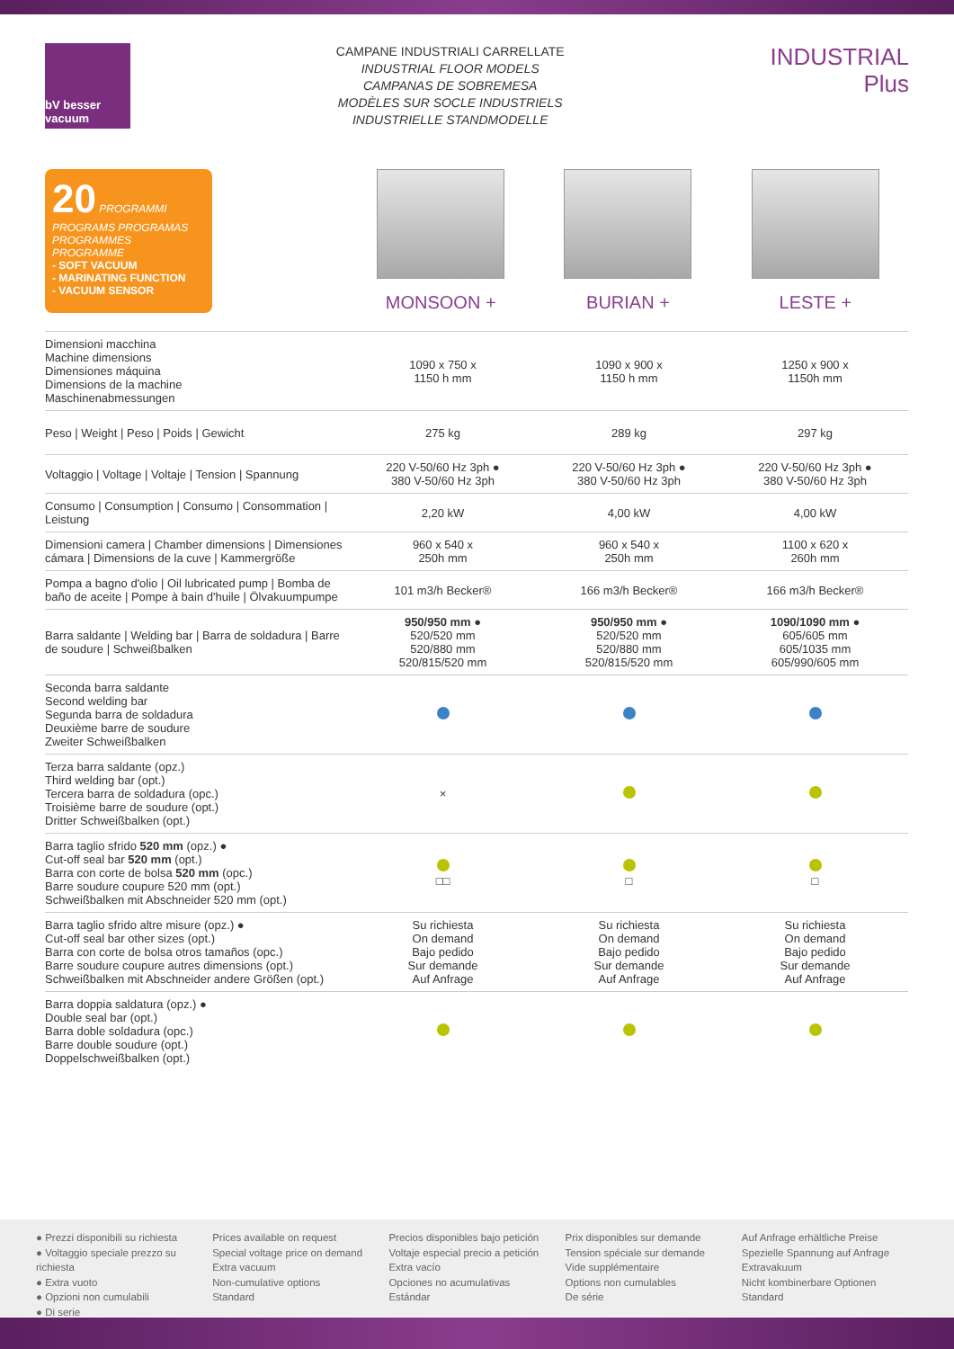bV besser vacuum
CAMPANE INDUSTRIALI CARRELLATE
INDUSTRIAL FLOOR MODELS
CAMPANAS DE SOBREMESA
MODÈLES SUR SOCLE INDUSTRIELS
INDUSTRIELLE STANDMODELLE
INDUSTRIAL
Plus
20 PROGRAMMI PROGRAMS PROGRAMAS PROGRAMMES PROGRAMME
- SOFT VACUUM
- MARINATING FUNCTION
- VACUUM SENSOR
MONSOON + BURIAN + LESTE +
| Dimensioni macchina Machine dimensions Dimensiones máquina Dimensions de la machine Maschinenabmessungen | 1090 x 750 x 1150 h mm | 1090 x 900 x 1150 h mm | 1250 x 900 x 1150h mm |
| Peso / Weight / Peso / Poids / Gewicht | 275 kg | 289 kg | 297 kg |
| Voltaggio / Voltage / Voltaje / Tension / Spannung | 220 V-50/60 Hz 3ph ● 380 V-50/60 Hz 3ph | 220 V-50/60 Hz 3ph ● 380 V-50/60 Hz 3ph | 220 V-50/60 Hz 3ph ● 380 V-50/60 Hz 3ph |
| Consumo / Consumption / Consumo / Consommation / Leistung | 2,20 kW | 4,00 kW | 4,00 kW |
| Dimensioni camera / Chamber dimensions / Dimensiones cámara / Dimensions de la cuve / Kammergröße | 960 x 540 x 250h mm | 960 x 540 x 250h mm | 1100 x 620 x 260h mm |
| Pompa a bagno d'olio / Oil lubricated pump / Bomba de baño de aceite / Pompe à bain d'huile / Ölvakuumpumpe | 101 m3/h Becker® | 166 m3/h Becker® | 166 m3/h Becker® |
| Barra saldante / Welding bar / Barra de soldadura / Barre de soudure / Schweißbalken | 950/950 mm ● 520/520 mm 520/880 mm 520/815/520 mm | 950/950 mm ● 520/520 mm 520/880 mm 520/815/520 mm | 1090/1090 mm ● 605/605 mm 605/1035 mm 605/990/605 mm |
| Seconda barra saldante Second welding bar Segunda barra de soldadura Deuxième barre de soudure Zweiter Schweißbalken | | | |
| Terza barra saldante (opz.) Third welding bar (opt.) Tercera barra de soldadura (opc.) Troisième barre de soudure (opt.) Dritter Schweißbalken (opt.) | × | | |
| Barra taglio sfrido 520 mm (opz.) ● Cut-off seal bar 520 mm (opt.) Barra con corte de bolsa 520 mm (opc.) Barre soudure coupure 520 mm (opt.) Schweißbalken mit Abschneider 520 mm (opt.) | □□ | □ | □ |
| Barra taglio sfrido altre misure (opz.) ● Cut-off seal bar other sizes (opt.) Barra con corte de bolsa otros tamaños (opc.) Barre soudure coupure autres dimensions (opt.) Schweißbalken mit Abschneider andere Größen (opt.) | Su richiesta On demand Bajo pedido Sur demande Auf Anfrage | Su richiesta On demand Bajo pedido Sur demande Auf Anfrage | Su richiesta On demand Bajo pedido Sur demande Auf Anfrage |
| Barra doppia saldatura (opz.) ● Double seal bar (opt.) Barra doble soldadura (opc.) Barre double soudure (opt.) Doppelschweißbalken (opt.) | | | |
● Prezzi disponibili su richiesta
● Voltaggio speciale prezzo su richiesta
● Extra vuoto
● Opzioni non cumulabili
● Di serie
Prices available on request
Special voltage price on demand
Extra vacuum
Non-cumulative options
Standard
Precios disponibles bajo petición
Voltaje especial precio a petición
Extra vacío
Opciones no acumulativas
Estándar
Prix disponibles sur demande
Tension spéciale sur demande
Vide supplémentaire
Options non cumulables
De série
Auf Anfrage erhältliche Preise
Spezielle Spannung auf Anfrage
Extravakuum
Nicht kombinerbare Optionen
Standard